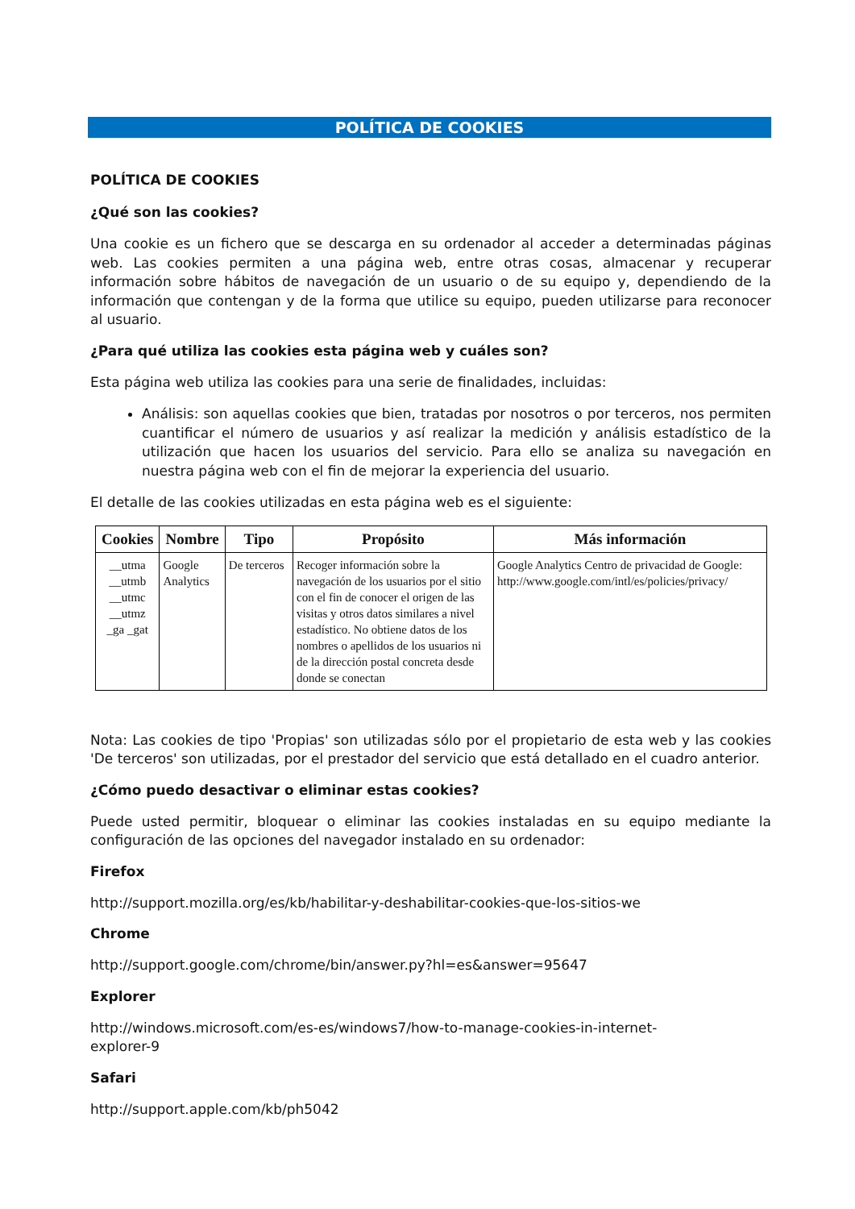POLÍTICA DE COOKIES
POLÍTICA DE COOKIES
¿Qué son las cookies?
Una cookie es un fichero que se descarga en su ordenador al acceder a determinadas páginas web. Las cookies permiten a una página web, entre otras cosas, almacenar y recuperar información sobre hábitos de navegación de un usuario o de su equipo y, dependiendo de la información que contengan y de la forma que utilice su equipo, pueden utilizarse para reconocer al usuario.
¿Para qué utiliza las cookies esta página web y cuáles son?
Esta página web utiliza las cookies para una serie de finalidades, incluidas:
Análisis: son aquellas cookies que bien, tratadas por nosotros o por terceros, nos permiten cuantificar el número de usuarios y así realizar la medición y análisis estadístico de la utilización que hacen los usuarios del servicio. Para ello se analiza su navegación en nuestra página web con el fin de mejorar la experiencia del usuario.
El detalle de las cookies utilizadas en esta página web es el siguiente:
| Cookies | Nombre | Tipo | Propósito | Más información |
| --- | --- | --- | --- | --- |
| __utma __utmb __utmc __utmz _ga _gat | Google Analytics | De terceros | Recoger información sobre la navegación de los usuarios por el sitio con el fin de conocer el origen de las visitas y otros datos similares a nivel estadístico. No obtiene datos de los nombres o apellidos de los usuarios ni de la dirección postal concreta desde donde se conectan | Google Analytics Centro de privacidad de Google: http://www.google.com/intl/es/policies/privacy/ |
Nota: Las cookies de tipo 'Propias' son utilizadas sólo por el propietario de esta web y las cookies 'De terceros' son utilizadas, por el prestador del servicio que está detallado en el cuadro anterior.
¿Cómo puedo desactivar o eliminar estas cookies?
Puede usted permitir, bloquear o eliminar las cookies instaladas en su equipo mediante la configuración de las opciones del navegador instalado en su ordenador:
Firefox
http://support.mozilla.org/es/kb/habilitar-y-deshabilitar-cookies-que-los-sitios-we
Chrome
http://support.google.com/chrome/bin/answer.py?hl=es&answer=95647
Explorer
http://windows.microsoft.com/es-es/windows7/how-to-manage-cookies-in-internet-
explorer-9
Safari
http://support.apple.com/kb/ph5042